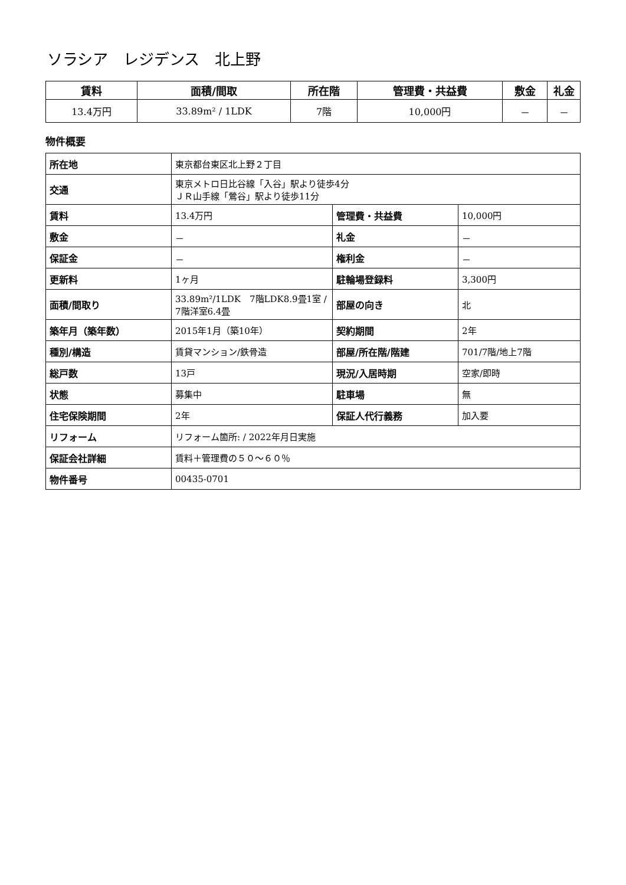ソラシア　レジデンス　北上野
| 賃料 | 面積/間取 | 所在階 | 管理費・共益費 | 敷金 | 礼金 |
| --- | --- | --- | --- | --- | --- |
| 13.4万円 | 33.89m² / 1LDK | 7階 | 10,000円 | － | － |
物件概要
| 所在地 | 東京都台東区北上野２丁目 | | |
| 交通 | 東京メトロ日比谷線「入谷」駅より徒歩4分 ＪＲ山手線「鶯谷」駅より徒歩11分 | | |
| 賃料 | 13.4万円 | 管理費・共益費 | 10,000円 |
| 敷金 | － | 礼金 | － |
| 保証金 | － | 権利金 | － |
| 更新料 | 1ヶ月 | 駐輪場登録料 | 3,300円 |
| 面積/間取り | 33.89m²/1LDK 7階LDK8.9畳1室 / 7階洋室6.4畳 | 部屋の向き | 北 |
| 築年月（築年数） | 2015年1月（築10年） | 契約期間 | 2年 |
| 種別/構造 | 賃貸マンション/鉄骨造 | 部屋/所在階/階建 | 701/7階/地上7階 |
| 総戸数 | 13戸 | 現況/入居時期 | 空家/即時 |
| 状態 | 募集中 | 駐車場 | 無 |
| 住宅保険期間 | 2年 | 保証人代行義務 | 加入要 |
| リフォーム | リフォーム箇所: / 2022年月日実施 | | |
| 保証会社詳細 | 賃料＋管理費の５０～６０％ | | |
| 物件番号 | 00435-0701 | | |